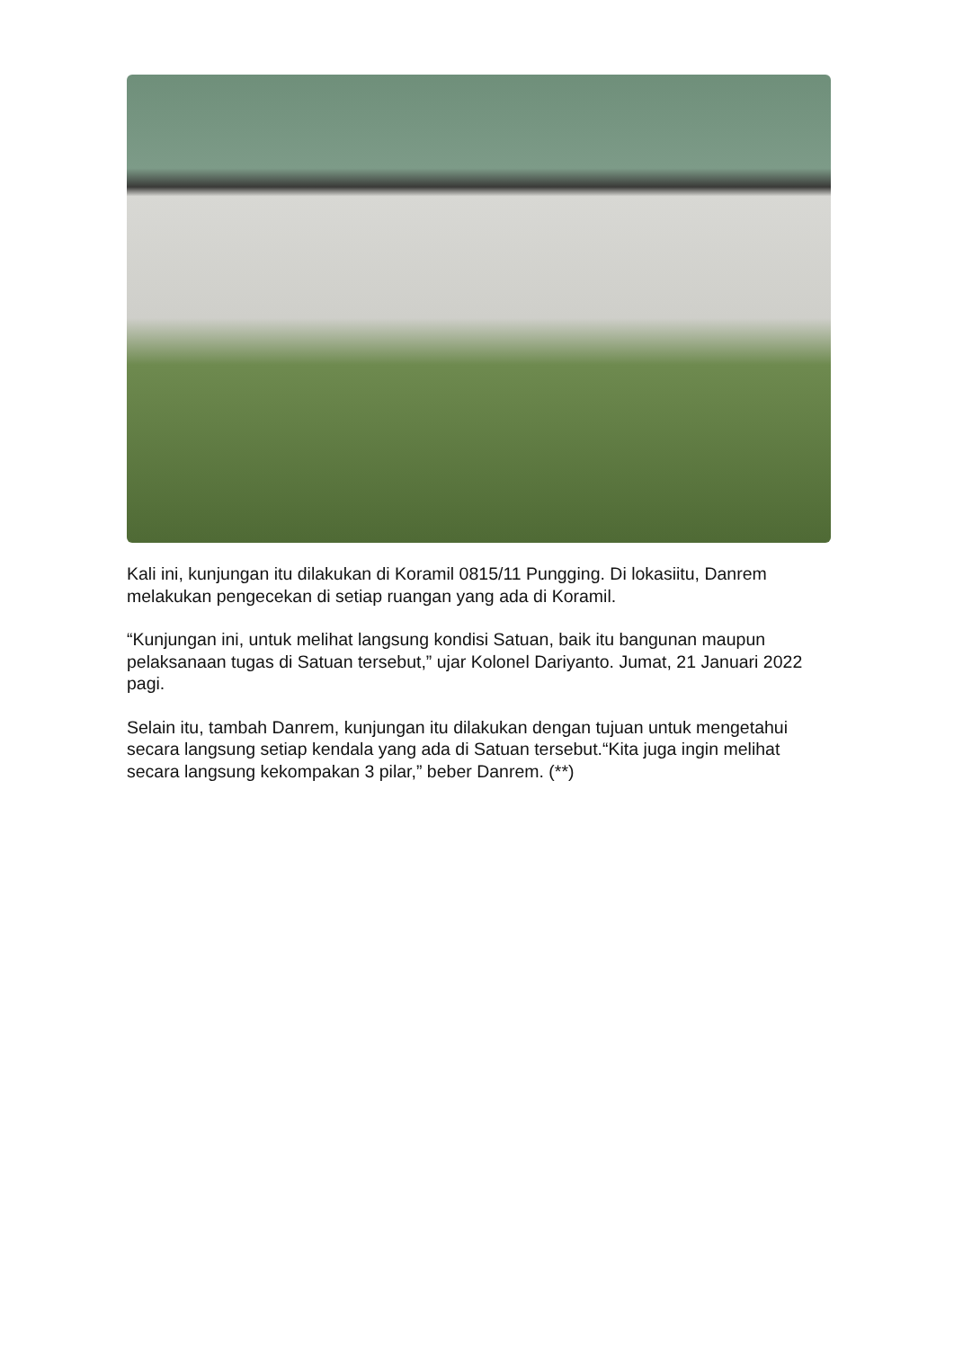Kali ini, kunjungan itu dilakukan di Koramil 0815/11 Pungging. Di lokasiitu, Danrem melakukan pengecekan di setiap ruangan yang ada di Koramil.
“Kunjungan ini, untuk melihat langsung kondisi Satuan, baik itu bangunan maupun pelaksanaan tugas di Satuan tersebut,” ujar Kolonel Dariyanto. Jumat, 21 Januari 2022 pagi.
Selain itu, tambah Danrem, kunjungan itu dilakukan dengan tujuan untuk mengetahui secara langsung setiap kendala yang ada di Satuan tersebut.“Kita juga ingin melihat secara langsung kekompakan 3 pilar,” beber Danrem. (**)